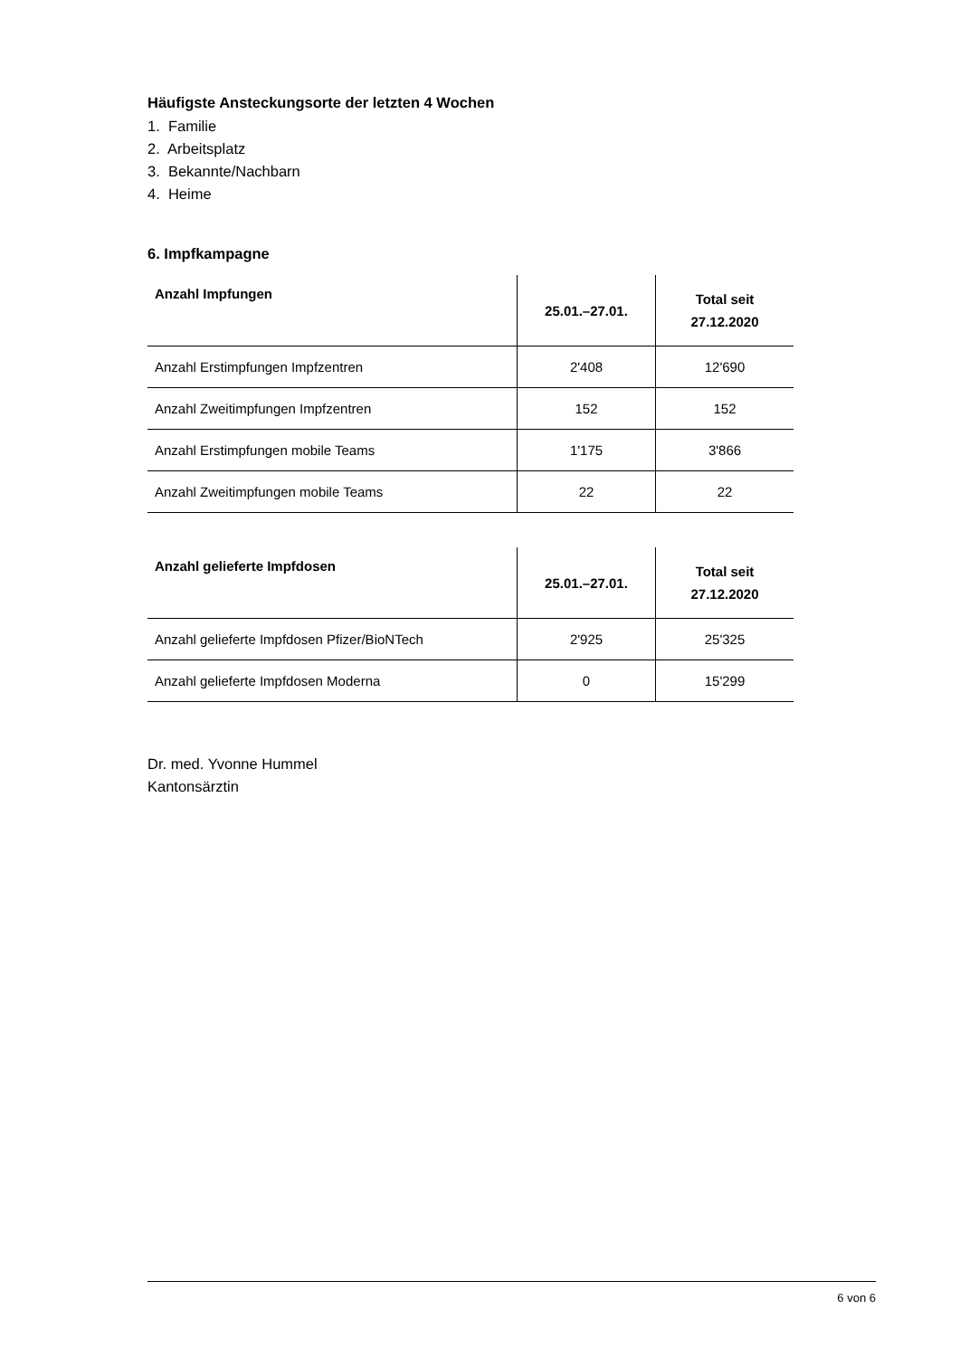Häufigste Ansteckungsorte der letzten 4 Wochen
1. Familie
2. Arbeitsplatz
3. Bekannte/Nachbarn
4. Heime
6. Impfkampagne
| Anzahl Impfungen | 25.01.–27.01. | Total seit 27.12.2020 |
| --- | --- | --- |
| Anzahl Erstimpfungen Impfzentren | 2'408 | 12'690 |
| Anzahl Zweitimpfungen Impfzentren | 152 | 152 |
| Anzahl Erstimpfungen mobile Teams | 1'175 | 3'866 |
| Anzahl Zweitimpfungen mobile Teams | 22 | 22 |
| Anzahl gelieferte Impfdosen | 25.01.–27.01. | Total seit 27.12.2020 |
| --- | --- | --- |
| Anzahl gelieferte Impfdosen Pfizer/BioNTech | 2'925 | 25'325 |
| Anzahl gelieferte Impfdosen Moderna | 0 | 15'299 |
Dr. med. Yvonne Hummel
Kantonsärztin
6 von 6